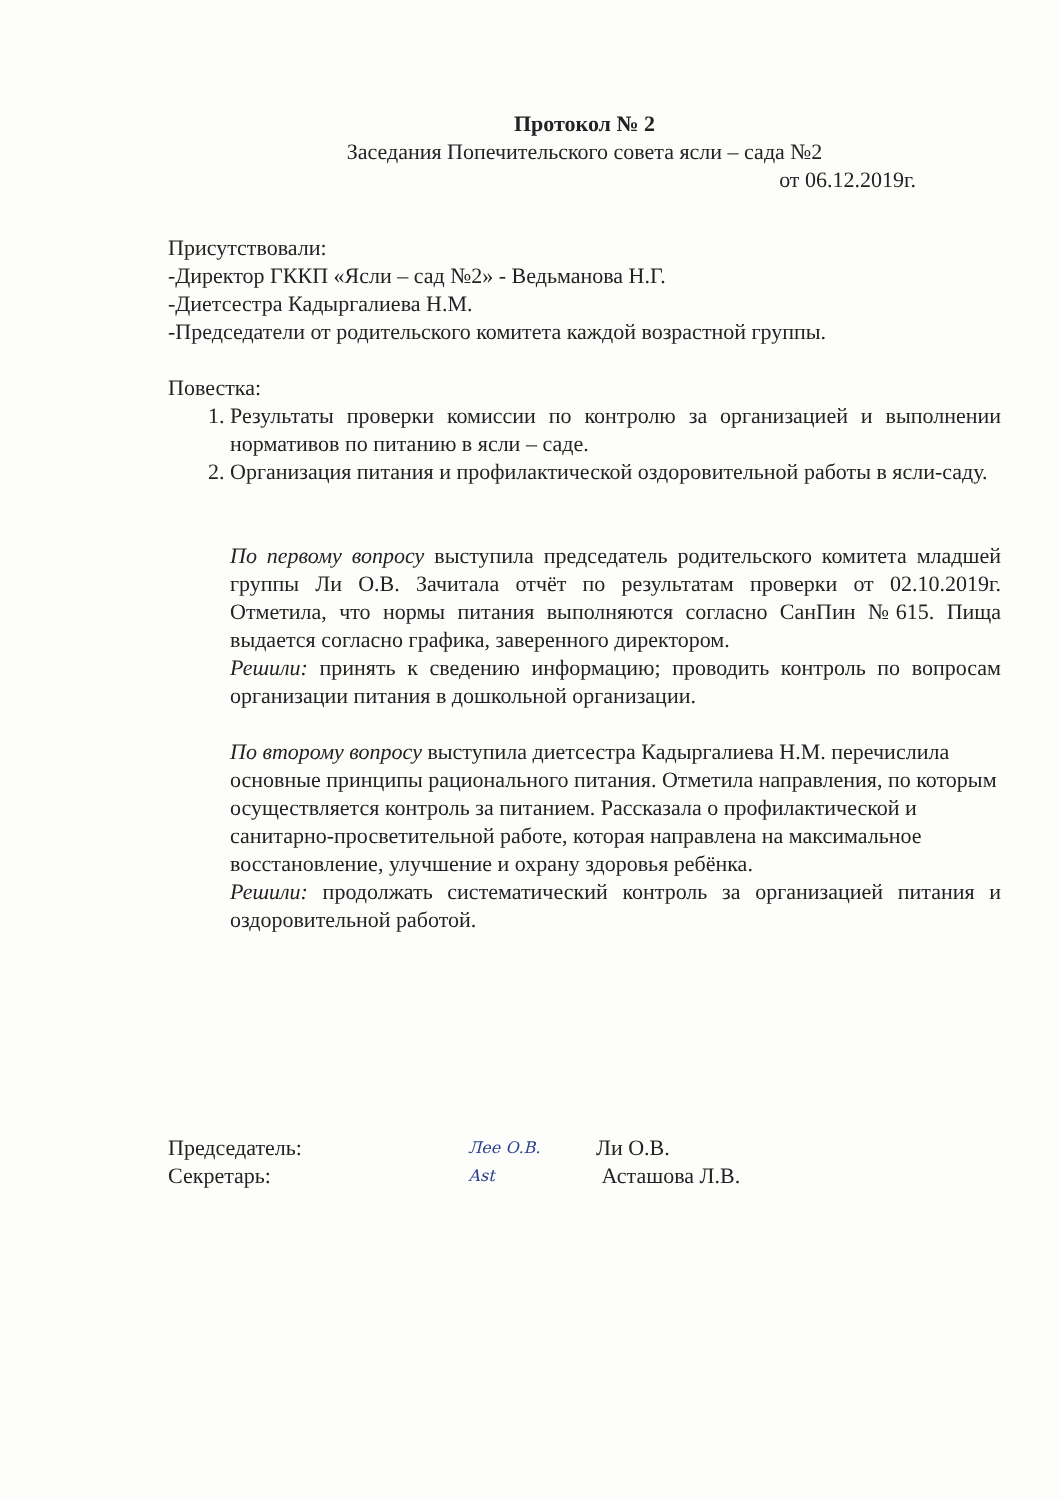Протокол № 2
Заседания Попечительского совета ясли – сада №2
от 06.12.2019г.
Присутствовали:
-Директор ГККП «Ясли – сад №2» - Ведьманова Н.Г.
-Диетсестра Кадыргалиева Н.М.
-Председатели от родительского комитета каждой возрастной группы.
Повестка:
1. Результаты проверки комиссии по контролю за организацией и выполнении нормативов по питанию в ясли – саде.
2. Организация питания и профилактической оздоровительной работы в ясли-саду.
По первому вопросу выступила председатель родительского комитета младшей группы Ли О.В. Зачитала отчёт по результатам проверки от 02.10.2019г. Отметила, что нормы питания выполняются согласно СанПин №615. Пища выдается согласно графика, заверенного директором.
Решили: принять к сведению информацию; проводить контроль по вопросам организации питания в дошкольной организации.
По второму вопросу выступила диетсестра Кадыргалиева Н.М. перечислила основные принципы рационального питания. Отметила направления, по которым осуществляется контроль за питанием. Рассказала о профилактической и санитарно-просветительной работе, которая направлена на максимальное восстановление, улучшение и охрану здоровья ребёнка.
Решили: продолжать систематический контроль за организацией питания и оздоровительной работой.
Председатель:
Секретарь:
Лee О.В.
Аst
Ли О.В.
Асташова Л.В.